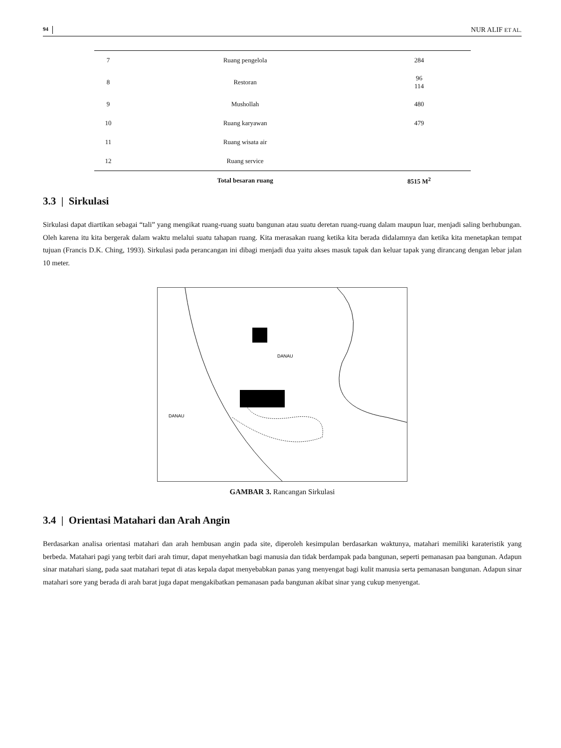94 NUR ALIF ET AL.
| 7 | Ruang pengelola | 284 |
| 8 | Restoran | 96 114 |
| 9 | Musholla­h | 480 |
| 10 | Ruang karyawan | 479 |
| 11 | Ruang wisata air | |
| 12 | Ruang service | |
| | Total besaran ruang | 8515 M<sup>2</sup> |
3.3 | Sirkulasi
Sirkulasi dapat diartikan sebagai “tali” yang mengikat ruang-ruang suatu bangunan atau suatu deretan ruang-ruang dalam maupun luar, menjadi saling berhubungan. Oleh karena itu kita bergerak dalam waktu melalui suatu tahapan ruang. Kita merasakan ruang ketika kita berada didalamnya dan ketika kita menetapkan tempat tujuan (Francis D.K. Ching, 1993). Sirkulasi pada perancangan ini dibagi menjadi dua yaitu akses masuk tapak dan keluar tapak yang dirancang dengan lebar jalan 10 meter.
DANAU
DANAU
GAMBAR 3. Rancangan Sirkulasi
3.4 | Orientasi Matahari dan Arah Angin
Berdasarkan analisa orientasi matahari dan arah hembusan angin pada site, diperoleh kesimpulan berdasarkan waktunya, matahari memiliki karateristik yang berbeda. Matahari pagi yang terbit dari arah timur, dapat menyehatkan bagi manusia dan tidak berdampak pada bangunan, seperti pemanasan paa bangunan. Adapun sinar matahari siang, pada saat matahari tepat di atas kepala dapat menyebabkan panas yang menyengat bagi kulit manusia serta pemanasan bangunan. Adapun sinar matahari sore yang berada di arah barat juga dapat mengakibatkan pemanasan pada bangunan akibat sinar yang cukup menyengat.